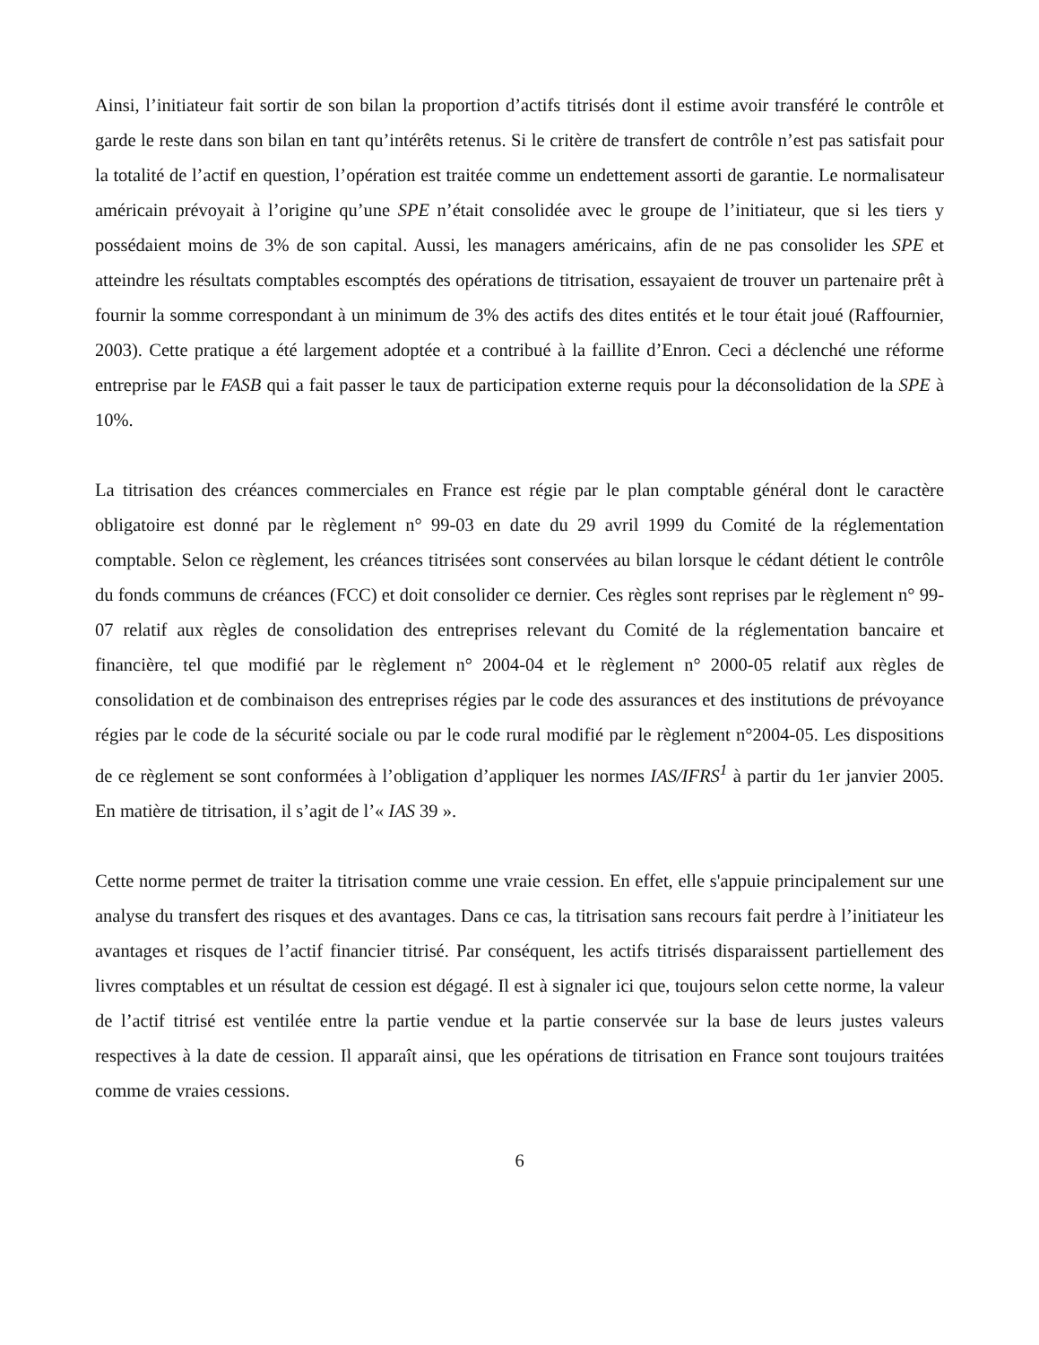Ainsi, l’initiateur fait sortir de son bilan la proportion d’actifs titrisés dont il estime avoir transféré le contrôle et garde le reste dans son bilan en tant qu’intérêts retenus. Si le critère de transfert de contrôle n’est pas satisfait pour la totalité de l’actif en question, l’opération est traitée comme un endettement assorti de garantie. Le normalisateur américain prévoyait à l’origine qu’une SPE n’était consolidée avec le groupe de l’initiateur, que si les tiers y possédaient moins de 3% de son capital. Aussi, les managers américains, afin de ne pas consolider les SPE et atteindre les résultats comptables escomptés des opérations de titrisation, essayaient de trouver un partenaire prêt à fournir la somme correspondant à un minimum de 3% des actifs des dites entités et le tour était joué (Raffournier, 2003). Cette pratique a été largement adoptée et a contribué à la faillite d’Enron. Ceci a déclenché une réforme entreprise par le FASB qui a fait passer le taux de participation externe requis pour la déconsolidation de la SPE à 10%.
La titrisation des créances commerciales en France est régie par le plan comptable général dont le caractère obligatoire est donné par le règlement n° 99-03 en date du 29 avril 1999 du Comité de la réglementation comptable. Selon ce règlement, les créances titrisées sont conservées au bilan lorsque le cédant détient le contrôle du fonds communs de créances (FCC) et doit consolider ce dernier. Ces règles sont reprises par le règlement n° 99-07 relatif aux règles de consolidation des entreprises relevant du Comité de la réglementation bancaire et financière, tel que modifié par le règlement n° 2004-04 et le règlement n° 2000-05 relatif aux règles de consolidation et de combinaison des entreprises régies par le code des assurances et des institutions de prévoyance régies par le code de la sécurité sociale ou par le code rural modifié par le règlement n°2004-05. Les dispositions de ce règlement se sont conformées à l’obligation d’appliquer les normes IAS/IFRS<sup>1</sup> à partir du 1er janvier 2005. En matière de titrisation, il s’agit de l’« IAS 39 ».
Cette norme permet de traiter la titrisation comme une vraie cession. En effet, elle s'appuie principalement sur une analyse du transfert des risques et des avantages. Dans ce cas, la titrisation sans recours fait perdre à l’initiateur les avantages et risques de l’actif financier titrisé. Par conséquent, les actifs titrisés disparaissent partiellement des livres comptables et un résultat de cession est dégagé. Il est à signaler ici que, toujours selon cette norme, la valeur de l’actif titrisé est ventilée entre la partie vendue et la partie conservée sur la base de leurs justes valeurs respectives à la date de cession. Il apparaît ainsi, que les opérations de titrisation en France sont toujours traitées comme de vraies cessions.
6